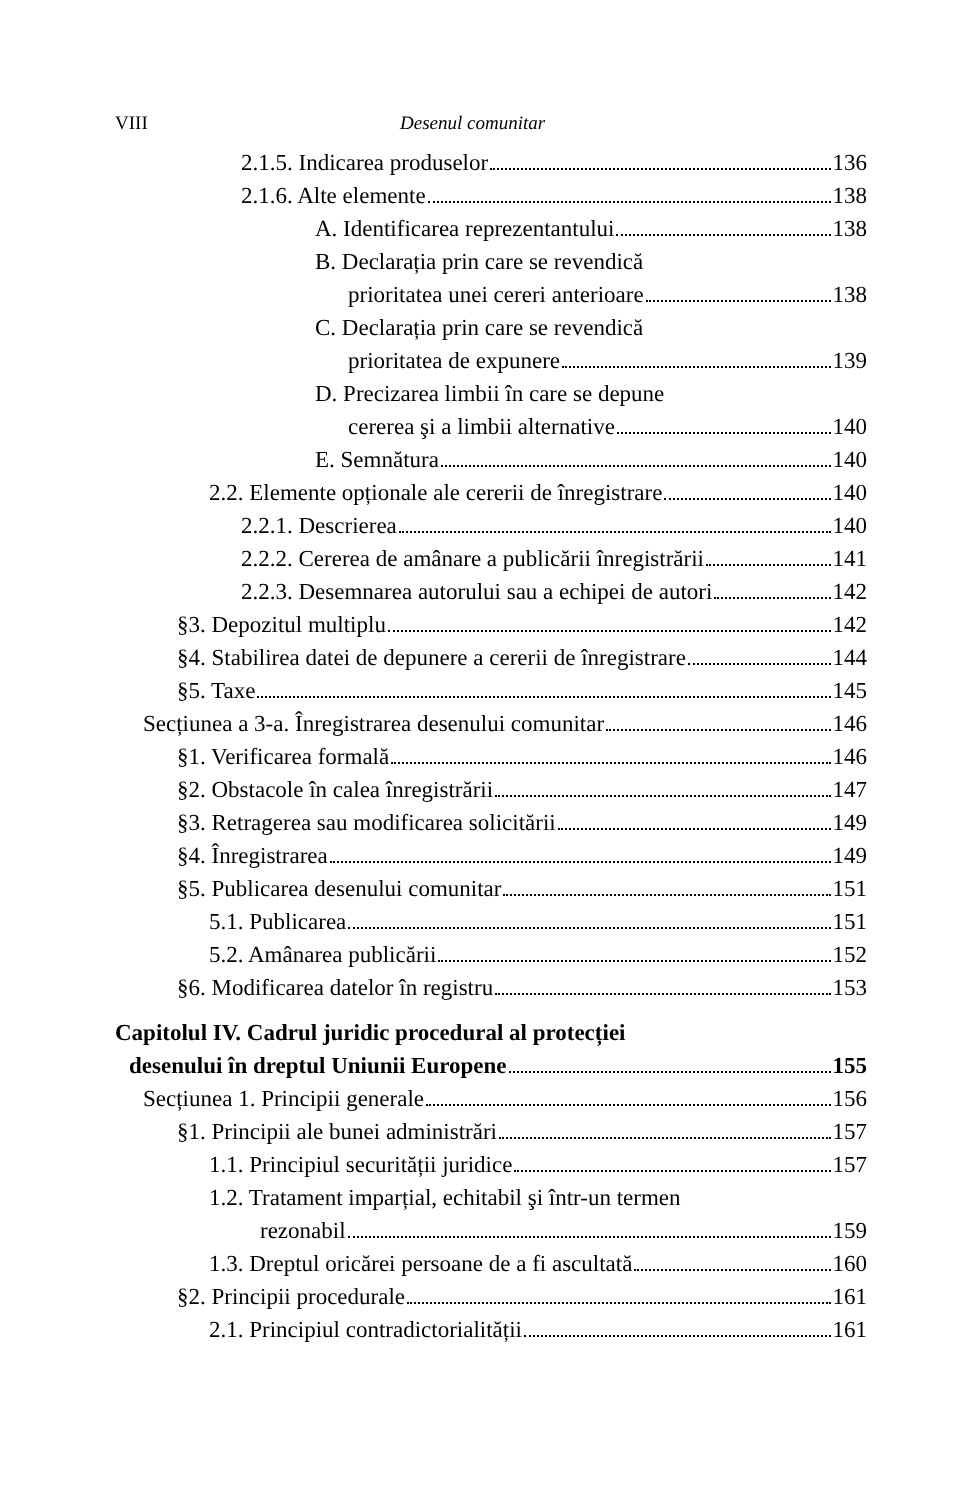VIII Desenul comunitar
2.1.5. Indicarea produselor 136
2.1.6. Alte elemente 138
A. Identificarea reprezentantului 138
B. Declarația prin care se revendică
prioritatea unei cereri anterioare 138
C. Declarația prin care se revendică
prioritatea de expunere 139
D. Precizarea limbii în care se depune
cererea şi a limbii alternative 140
E. Semnătura 140
2.2. Elemente opționale ale cererii de înregistrare 140
2.2.1. Descrierea 140
2.2.2. Cererea de amânare a publicării înregistrării 141
2.2.3. Desemnarea autorului sau a echipei de autori 142
§3. Depozitul multiplu 142
§4. Stabilirea datei de depunere a cererii de înregistrare 144
§5. Taxe 145
Secțiunea a 3-a. Înregistrarea desenului comunitar 146
§1. Verificarea formală 146
§2. Obstacole în calea înregistrării 147
§3. Retragerea sau modificarea solicitării 149
§4. Înregistrarea 149
§5. Publicarea desenului comunitar 151
5.1. Publicarea 151
5.2. Amânarea publicării 152
§6. Modificarea datelor în registru 153
Capitolul IV. Cadrul juridic procedural al protecției
desenului în dreptul Uniunii Europene 155
Secțiunea 1. Principii generale 156
§1. Principii ale bunei administrări 157
1.1. Principiul securității juridice 157
1.2. Tratament imparțial, echitabil şi într-un termen
rezonabil 159
1.3. Dreptul oricărei persoane de a fi ascultată 160
§2. Principii procedurale 161
2.1. Principiul contradictorialității 161